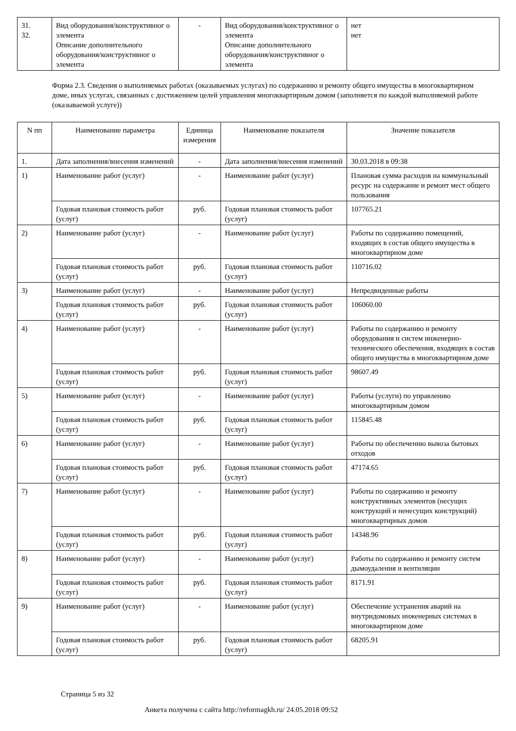| 31. 32. | Вид оборудования/конструктивног о элемента Описание дополнительного оборудования/конструктивног о элемента | - | Вид оборудования/конструктивног о элемента Описание дополнительного оборудования/конструктивног о элемента | нет нет |
Форма 2.3. Сведения о выполняемых работах (оказываемых услугах) по содержанию и ремонту общего имущества в многоквартирном доме, иных услугах, связанных с достижением целей управления многоквартирным домом (заполняется по каждой выполняемой работе (оказываемой услуге))
| N пп | Наименование параметра | Единица измерения | Наименование показателя | Значение показателя |
| --- | --- | --- | --- | --- |
| 1. | Дата заполнения/внесения изменений | - | Дата заполнения/внесения изменений | 30.03.2018 в 09:38 |
| 1) | Наименование работ (услуг) | - | Наименование работ (услуг) | Плановая сумма расходов на коммунальный ресурс на содержание и ремонт мест общего пользования |
| | Годовая плановая стоимость работ (услуг) | руб. | Годовая плановая стоимость работ (услуг) | 107765.21 |
| 2) | Наименование работ (услуг) | - | Наименование работ (услуг) | Работы по содержанию помещений, входящих в состав общего имущества в многоквартирном доме |
| | Годовая плановая стоимость работ (услуг) | руб. | Годовая плановая стоимость работ (услуг) | 110716.02 |
| 3) | Наименование работ (услуг) | - | Наименование работ (услуг) | Непредвиденные работы |
| | Годовая плановая стоимость работ (услуг) | руб. | Годовая плановая стоимость работ (услуг) | 106060.00 |
| 4) | Наименование работ (услуг) | - | Наименование работ (услуг) | Работы по содержанию и ремонту оборудования и систем инженерно-технического обеспечения, входящих в состав общего имущества в многоквартирном доме |
| | Годовая плановая стоимость работ (услуг) | руб. | Годовая плановая стоимость работ (услуг) | 98607.49 |
| 5) | Наименование работ (услуг) | - | Наименование работ (услуг) | Работы (услуги) по управлению многоквартирным домом |
| | Годовая плановая стоимость работ (услуг) | руб. | Годовая плановая стоимость работ (услуг) | 115845.48 |
| 6) | Наименование работ (услуг) | - | Наименование работ (услуг) | Работы по обеспечению вывоза бытовых отходов |
| | Годовая плановая стоимость работ (услуг) | руб. | Годовая плановая стоимость работ (услуг) | 47174.65 |
| 7) | Наименование работ (услуг) | - | Наименование работ (услуг) | Работы по содержанию и ремонту конструктивных элементов (несущих конструкций и ненесущих конструкций) многоквартирных домов |
| | Годовая плановая стоимость работ (услуг) | руб. | Годовая плановая стоимость работ (услуг) | 14348.96 |
| 8) | Наименование работ (услуг) | - | Наименование работ (услуг) | Работы по содержанию и ремонту систем дымоудаления и вентиляции |
| | Годовая плановая стоимость работ (услуг) | руб. | Годовая плановая стоимость работ (услуг) | 8171.91 |
| 9) | Наименование работ (услуг) | - | Наименование работ (услуг) | Обеспечение устранения аварий на внутридомовых инженерных системах в многоквартирном доме |
| | Годовая плановая стоимость работ (услуг) | руб. | Годовая плановая стоимость работ (услуг) | 68205.91 |
Страница 5 из 32
Анкета получена с сайта http://reformagkh.ru/ 24.05.2018 09:52